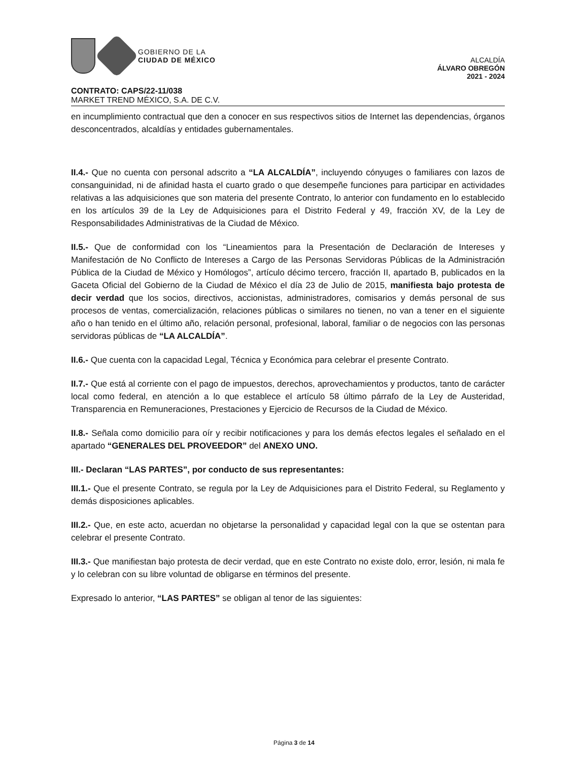GOBIERNO DE LA
CIUDAD DE MÉXICO
ALCALDÍA
ÁLVARO OBREGÓN
2021 - 2024
CONTRATO: CAPS/22-11/038
MARKET TREND MÉXICO, S.A. DE C.V.
en incumplimiento contractual que den a conocer en sus respectivos sitios de Internet las dependencias, órganos desconcentrados, alcaldías y entidades gubernamentales.
II.4.- Que no cuenta con personal adscrito a “LA ALCALDÍA”, incluyendo cónyuges o familiares con lazos de consanguinidad, ni de afinidad hasta el cuarto grado o que desempeñe funciones para participar en actividades relativas a las adquisiciones que son materia del presente Contrato, lo anterior con fundamento en lo establecido en los artículos 39 de la Ley de Adquisiciones para el Distrito Federal y 49, fracción XV, de la Ley de Responsabilidades Administrativas de la Ciudad de México.
II.5.- Que de conformidad con los “Lineamientos para la Presentación de Declaración de Intereses y Manifestación de No Conflicto de Intereses a Cargo de las Personas Servidoras Públicas de la Administración Pública de la Ciudad de México y Homólogos”, artículo décimo tercero, fracción II, apartado B, publicados en la Gaceta Oficial del Gobierno de la Ciudad de México el día 23 de Julio de 2015, manifiesta bajo protesta de decir verdad que los socios, directivos, accionistas, administradores, comisarios y demás personal de sus procesos de ventas, comercialización, relaciones públicas o similares no tienen, no van a tener en el siguiente año o han tenido en el último año, relación personal, profesional, laboral, familiar o de negocios con las personas servidoras públicas de “LA ALCALDÍA”.
II.6.- Que cuenta con la capacidad Legal, Técnica y Económica para celebrar el presente Contrato.
II.7.- Que está al corriente con el pago de impuestos, derechos, aprovechamientos y productos, tanto de carácter local como federal, en atención a lo que establece el artículo 58 último párrafo de la Ley de Austeridad, Transparencia en Remuneraciones, Prestaciones y Ejercicio de Recursos de la Ciudad de México.
II.8.- Señala como domicilio para oír y recibir notificaciones y para los demás efectos legales el señalado en el apartado “GENERALES DEL PROVEEDOR” del ANEXO UNO.
III.- Declaran “LAS PARTES”, por conducto de sus representantes:
III.1.- Que el presente Contrato, se regula por la Ley de Adquisiciones para el Distrito Federal, su Reglamento y demás disposiciones aplicables.
III.2.- Que, en este acto, acuerdan no objetarse la personalidad y capacidad legal con la que se ostentan para celebrar el presente Contrato.
III.3.- Que manifiestan bajo protesta de decir verdad, que en este Contrato no existe dolo, error, lesión, ni mala fe y lo celebran con su libre voluntad de obligarse en términos del presente.
Expresado lo anterior, “LAS PARTES” se obligan al tenor de las siguientes:
Página 3 de 14